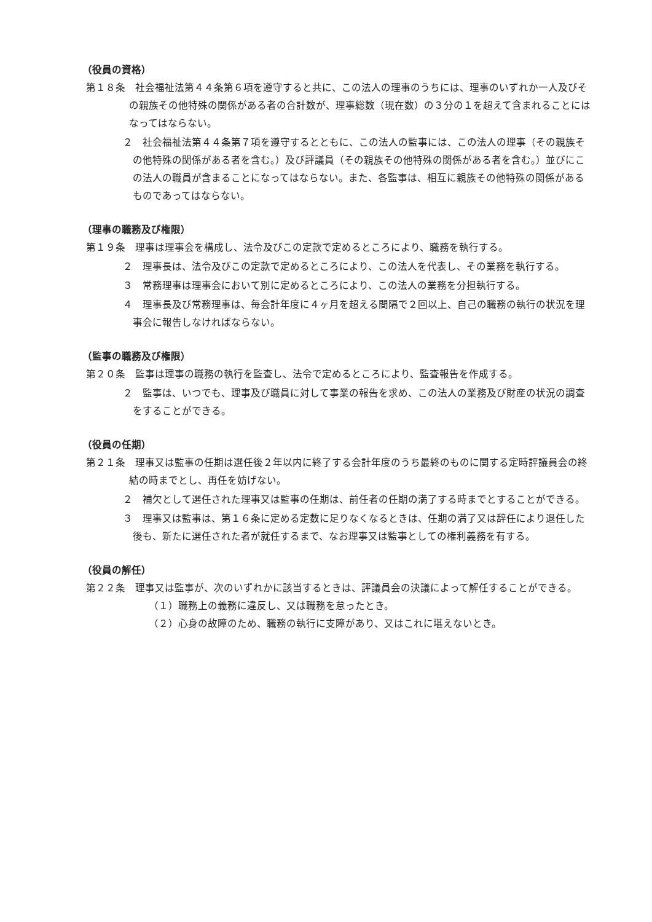（役員の資格）
第１８条　社会福祉法第４４条第６項を遵守すると共に、この法人の理事のうちには、理事のいずれか一人及びその親族その他特殊の関係がある者の合計数が、理事総数（現在数）の３分の１を超えて含まれることにはなってはならない。
２　社会福祉法第４４条第７項を遵守するとともに、この法人の監事には、この法人の理事（その親族その他特殊の関係がある者を含む。）及び評議員（その親族その他特殊の関係がある者を含む。）並びにこの法人の職員が含まることになってはならない。また、各監事は、相互に親族その他特殊の関係があるものであってはならない。
（理事の職務及び権限）
第１９条　理事は理事会を構成し、法令及びこの定款で定めるところにより、職務を執行する。
２　理事長は、法令及びこの定款で定めるところにより、この法人を代表し、その業務を執行する。
３　常務理事は理事会において別に定めるところにより、この法人の業務を分担執行する。
４　理事長及び常務理事は、毎会計年度に４ヶ月を超える間隔で２回以上、自己の職務の執行の状況を理事会に報告しなければならない。
（監事の職務及び権限）
第２０条　監事は理事の職務の執行を監査し、法令で定めるところにより、監査報告を作成する。
２　監事は、いつでも、理事及び職員に対して事業の報告を求め、この法人の業務及び財産の状況の調査をすることができる。
（役員の任期）
第２１条　理事又は監事の任期は選任後２年以内に終了する会計年度のうち最終のものに関する定時評議員会の終結の時までとし、再任を妨げない。
２　補欠として選任された理事又は監事の任期は、前任者の任期の満了する時までとすることができる。
３　理事又は監事は、第１６条に定める定数に足りなくなるときは、任期の満了又は辞任により退任した後も、新たに選任された者が就任するまで、なお理事又は監事としての権利義務を有する。
（役員の解任）
第２２条　理事又は監事が、次のいずれかに該当するときは、評議員会の決議によって解任することができる。
（１）職務上の義務に違反し、又は職務を怠ったとき。
（２）心身の故障のため、職務の執行に支障があり、又はこれに堪えないとき。